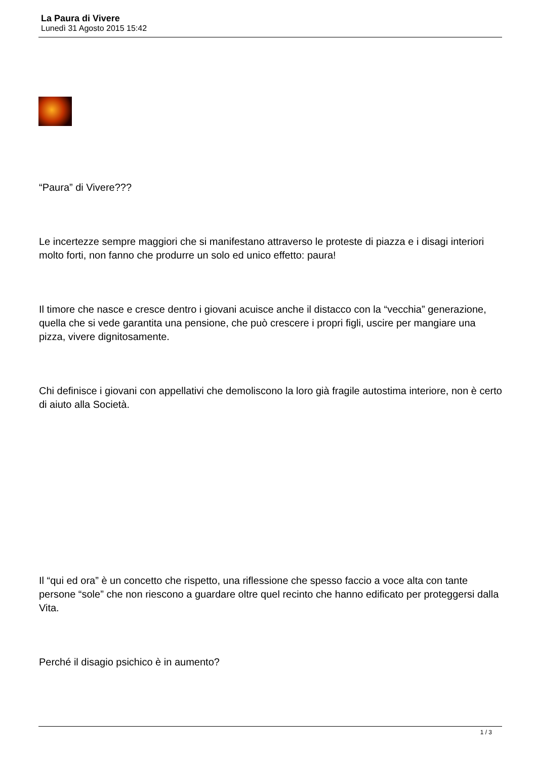La Paura di Vivere
Lunedì 31 Agosto 2015 15:42
“Paura” di Vivere???
Le incertezze sempre maggiori che si manifestano attraverso le proteste di piazza e i disagi interiori molto forti, non fanno che produrre un solo ed unico effetto: paura!
Il timore che nasce e cresce dentro i giovani acuisce anche il distacco con la “vecchia” generazione, quella che si vede garantita una pensione, che può crescere i propri figli, uscire per mangiare una pizza, vivere dignitosamente.
Chi definisce i giovani con appellativi che demoliscono la loro già fragile autostima interiore, non è certo di aiuto alla Società.
Il “qui ed ora” è un concetto che rispetto, una riflessione che spesso faccio a voce alta con tante persone “sole” che non riescono a guardare oltre quel recinto che hanno edificato per proteggersi dalla Vita.
Perché il disagio psichico è in aumento?
1 / 3